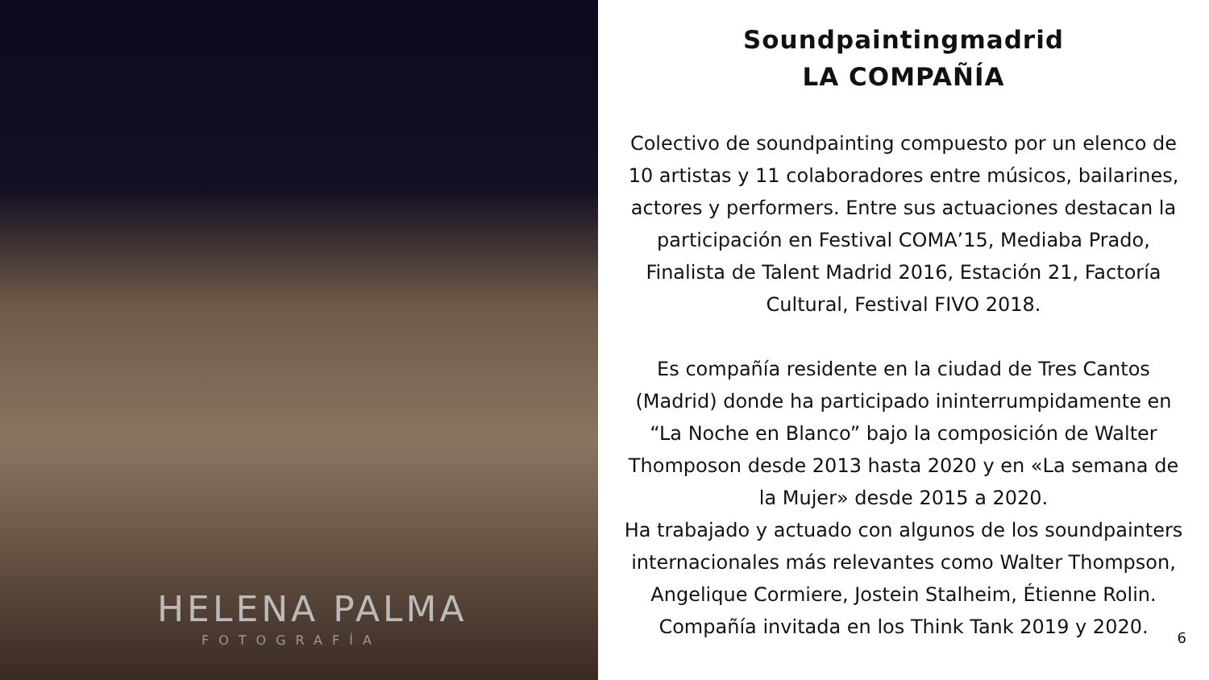HELENA PALMA
FOTOGRAFÍA
Soundpaintingmadrid
LA COMPAÑÍA
Colectivo de soundpainting compuesto por un elenco de 10 artistas y 11 colaboradores entre músicos, bailarines, actores y performers. Entre sus actuaciones destacan la participación en Festival COMA’15, Mediaba Prado, Finalista de Talent Madrid 2016, Estación 21, Factoría Cultural, Festival FIVO 2018.
Es compañía residente en la ciudad de Tres Cantos (Madrid) donde ha participado ininterrumpidamente en “La Noche en Blanco” bajo la composición de Walter Thomposon desde 2013 hasta 2020 y en «La semana de la Mujer» desde 2015 a 2020.
Ha trabajado y actuado con algunos de los soundpainters internacionales más relevantes como Walter Thompson, Angelique Cormiere, Jostein Stalheim, Étienne Rolin. Compañía invitada en los Think Tank 2019 y 2020.
6